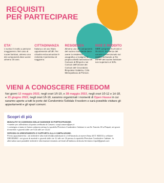REQUISITI
PER PARTECIPARE
ETA'
L'avviso è rivolto a persone maggiorenni. Nel caso di nuclei familiari, almeno uno dei componenti deve avere almeno 18 anni.
CITTADINANZA
Italiana o di uno Stato appartenente all'UE. Per cittadini extracomunitari è richiesto il permesso di soggiorno.
RESIDENZA
Almeno uno dei componenti del nucleo richiedente deve avere la residenza anagrafica o svolgere la propria attività lavorativa nel Comune di Empoli o nei Comuni dell'Unione dei Comuni del Circondario Empolese Valdelsa, Città Metropolitana di Firenze.
ISEE E REDDITO
ISEE compreso fra 8.000 e 35.000 €. Incidenza del canone convenzionato sul reddito dichiarato ai fini IRPEF del nucleo familiare non superiore al 30%.
VIENI A CONOSCERE FREEDOM
Nei giorni 12 maggio 2022, negli orari 16-19, e 28 maggio 2022, negli orari 10-12 e 14-18, e 23 giugno 2022, negli orari 16-19, saranno organizzati i momenti di Open House in cui saranno aperte a tutti le porte del Condominio Solidale Freedom e sarà possibile visitare gli appartamenti e gli spazi comuni.
Scopri di più
MODALITA' DI CONSEGNA DELLE DOMANDE DI PARTECIPAZIONE:
• tramite pec all'indirizzo di posta certificata di Casaeo: coopl.casaeo@pec.it
• consegna a mano in forma cartacea presso lo sportello Freedom Condividere l'abitare in via De Sanctis 18 a Empoli, nei giorni di martedì e giovedì dalle ore 9,30 alle ore 13,00
SERVIZIO DI ORIENTAMENTO E SUPPORTO ALLA COMPILAZIONE:
Previo appuntamento - da richiedere alla mail info@condivisone.it o telefonando ai numeri fisso 0571 945215 o cellulare 3381820862 - nei giorni di martedì e giovedì dalle ore 10 alle ore 15 presso lo sportello Freedom Condividere l'abitare. In alternativa sarà possibile richiedere informazioni inviando un'email all'indirizzo dedicato freedom.empoli@gmail.com